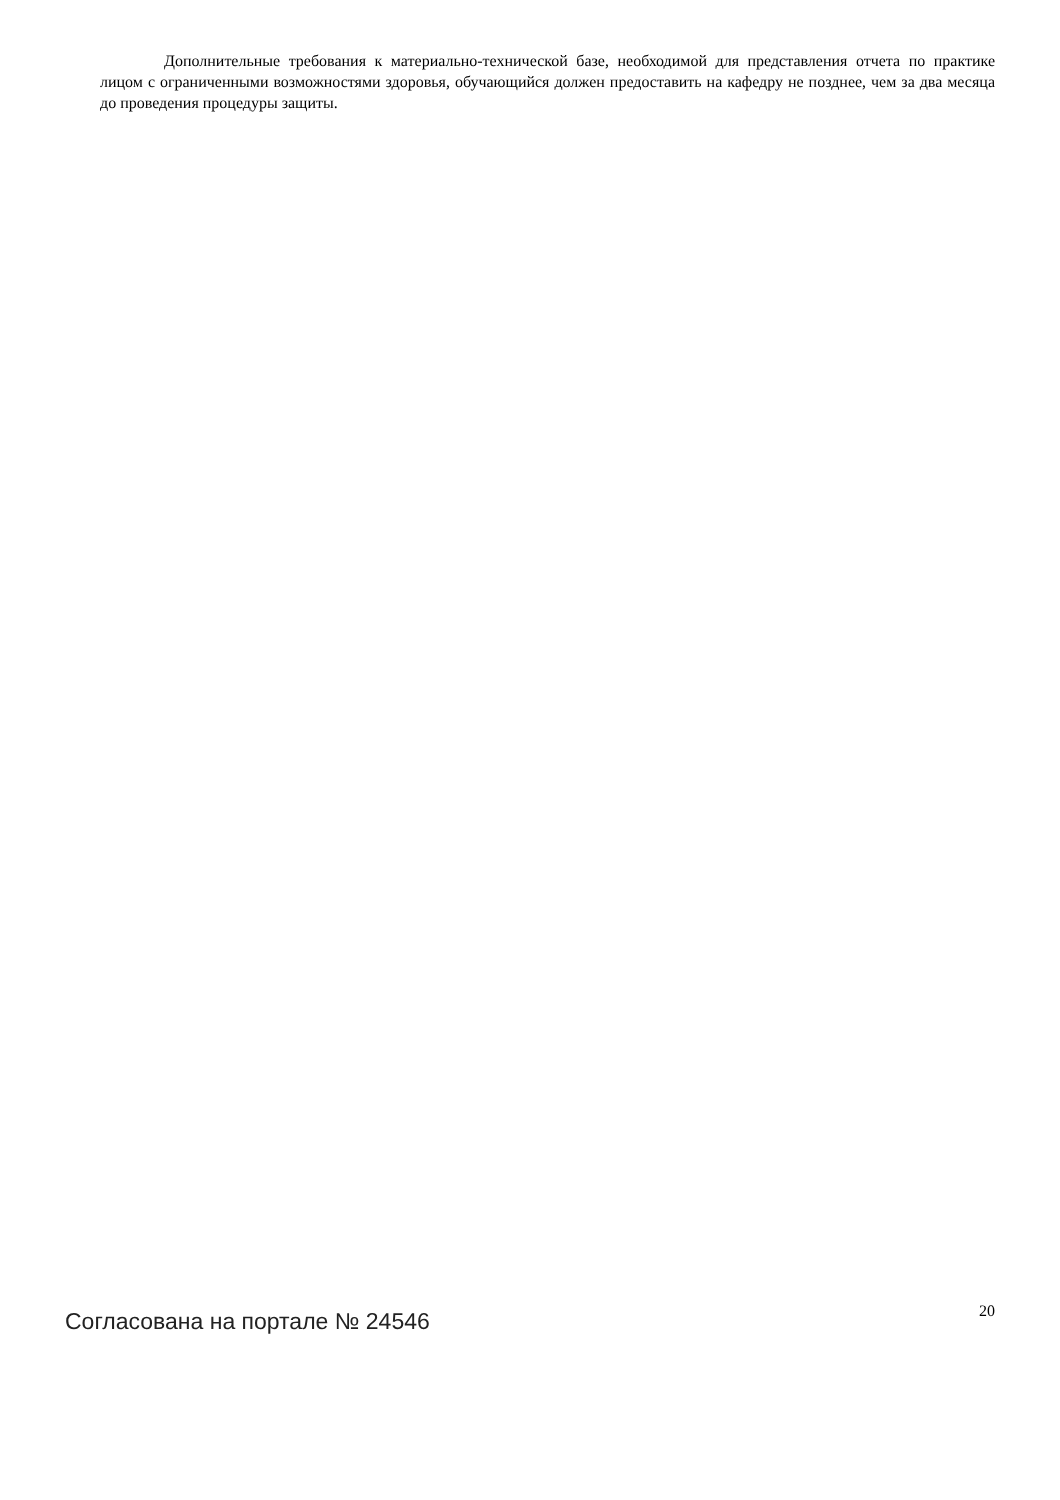Дополнительные требования к материально-технической базе, необходимой для представления отчета по практике лицом с ограниченными возможностями здоровья, обучающийся должен предоставить на кафедру не позднее, чем за два месяца до проведения процедуры защиты.
Согласована на портале № 24546 20